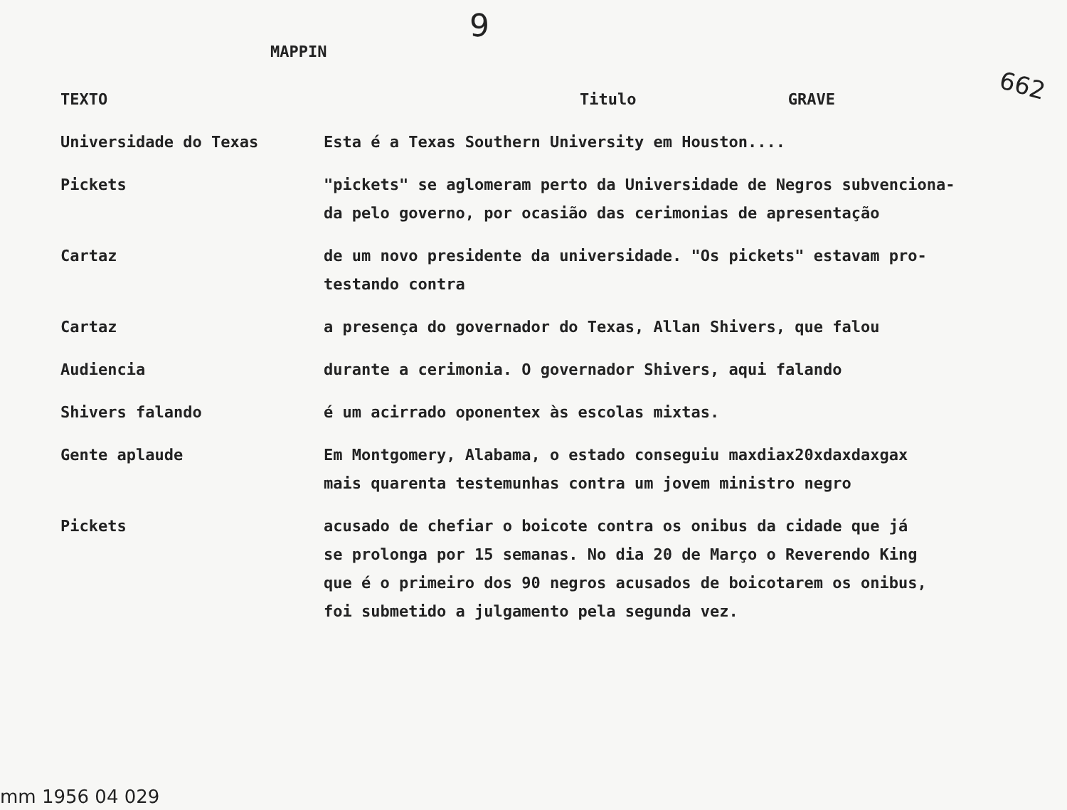9
MAPPIN
662
| TEXTO | Titulo GRAVE |
| Universidade do Texas | Esta é a Texas Southern University em Houston.... |
| Pickets | "pickets" se aglomeram perto da Universidade de Negros subvenciona- da pelo governo, por ocasião das cerimonias de apresentação |
| Cartaz | de um novo presidente da universidade. "Os pickets" estavam pro- testando contra |
| Cartaz | a presença do governador do Texas, Allan Shivers, que falou |
| Audiencia | durante a cerimonia. O governador Shivers, aqui falando |
| Shivers falando | é um acirrado oponentex às escolas mixtas. |
| Gente aplaude | Em Montgomery, Alabama, o estado conseguiu maxdiax20xdaxdaxgax mais quarenta testemunhas contra um jovem ministro negro |
| Pickets | acusado de chefiar o boicote contra os onibus da cidade que já se prolonga por 15 semanas. No dia 20 de Março o Reverendo King que é o primeiro dos 90 negros acusados de boicotarem os onibus, foi submetido a julgamento pela segunda vez. |
mm 1956 04 029